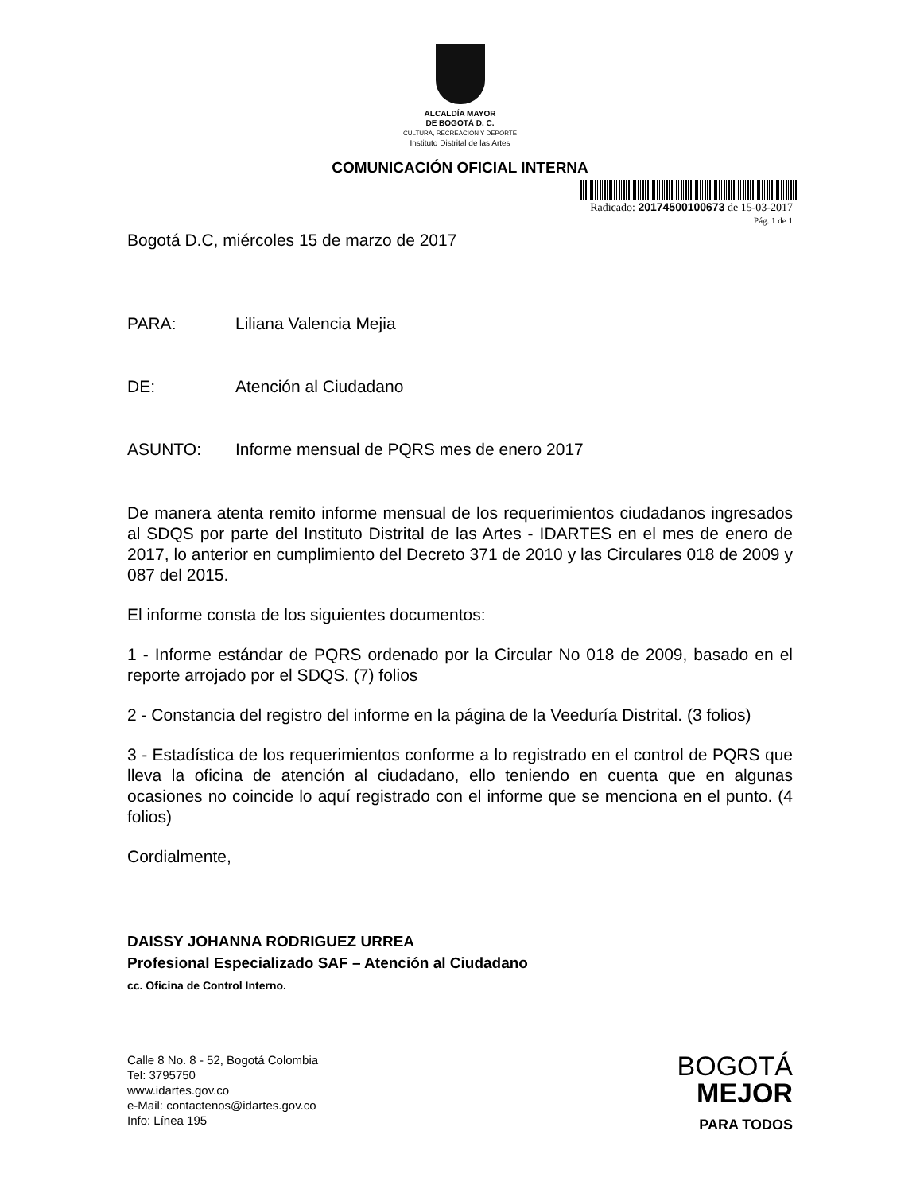ALCALDÍA MAYOR
DE BOGOTÁ D. C.
CULTURA, RECREACIÓN Y DEPORTE
Instituto Distrital de las Artes
COMUNICACIÓN OFICIAL INTERNA
Radicado: 20174500100673 de 15-03-2017
Pág. 1 de 1
Bogotá D.C, miércoles 15 de marzo de 2017
PARA: Liliana Valencia Mejia
DE: Atención al Ciudadano
ASUNTO: Informe mensual de PQRS mes de enero 2017
De manera atenta remito informe mensual de los requerimientos ciudadanos ingresados al SDQS por parte del Instituto Distrital de las Artes - IDARTES en el mes de enero de 2017, lo anterior en cumplimiento del Decreto 371 de 2010 y las Circulares 018 de 2009 y 087 del 2015.
El informe consta de los siguientes documentos:
1 - Informe estándar de PQRS ordenado por la Circular No 018 de 2009, basado en el reporte arrojado por el SDQS. (7) folios
2 - Constancia del registro del informe en la página de la Veeduría Distrital. (3 folios)
3 - Estadística de los requerimientos conforme a lo registrado en el control de PQRS que lleva la oficina de atención al ciudadano, ello teniendo en cuenta que en algunas ocasiones no coincide lo aquí registrado con el informe que se menciona en el punto. (4 folios)
Cordialmente,
DAISSY JOHANNA RODRIGUEZ URREA
Profesional Especializado SAF – Atención al Ciudadano
cc. Oficina de Control Interno.
Calle 8 No. 8 - 52, Bogotá Colombia
Tel: 3795750
www.idartes.gov.co
e-Mail: contactenos@idartes.gov.co
Info: Línea 195
BOGOTÁ
MEJOR
PARA TODOS